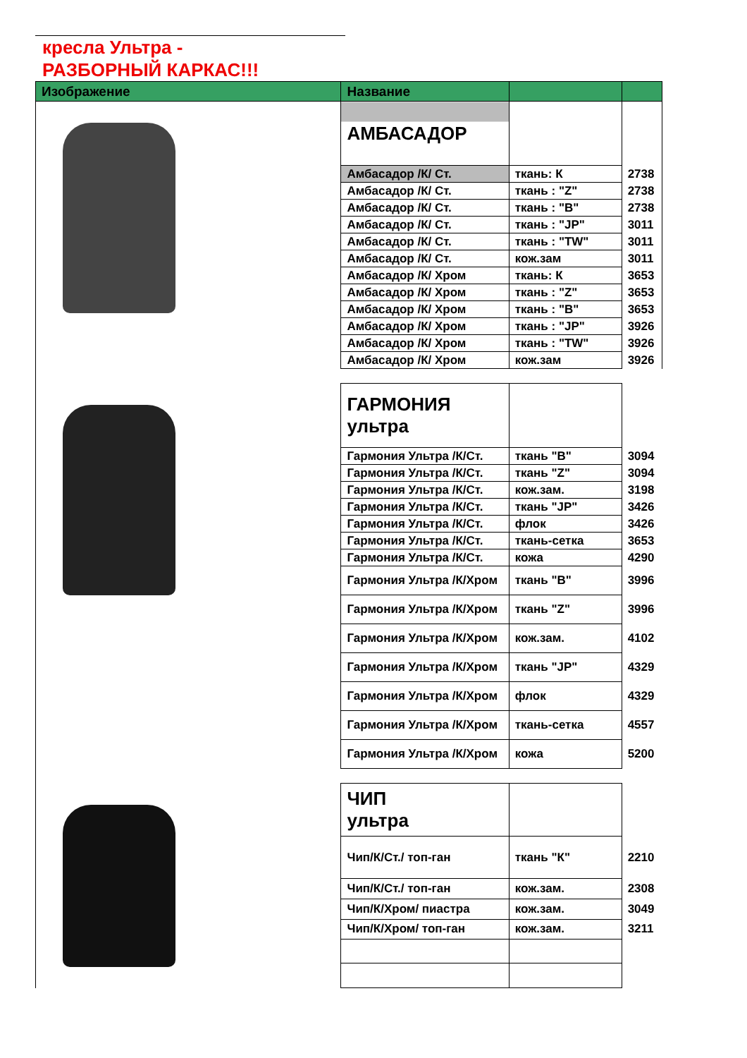кресла Ультра -
РАЗБОРНЫЙ КАРКАС!!!
| Изображение | Название | | |
| --- | --- | --- | --- |
| | АМБАСАДОР | | |
| | Амбасадор /К/ Ст. | ткань: К | 2738 |
| | Амбасадор /К/ Ст. | ткань : "Z" | 2738 |
| | Амбасадор /К/ Ст. | ткань : "B" | 2738 |
| | Амбасадор /К/ Ст. | ткань : "JP" | 3011 |
| | Амбасадор /К/ Ст. | ткань : "TW" | 3011 |
| | Амбасадор /К/ Ст. | кож.зам | 3011 |
| | Амбасадор /К/ Хром | ткань: К | 3653 |
| | Амбасадор /К/ Хром | ткань : "Z" | 3653 |
| | Амбасадор /К/ Хром | ткань : "B" | 3653 |
| | Амбасадор /К/ Хром | ткань : "JP" | 3926 |
| | Амбасадор /К/ Хром | ткань : "TW" | 3926 |
| | Амбасадор /К/ Хром | кож.зам | 3926 |
| | ГАРМОНИЯ ультра | | |
| | Гармония Ультра /К/Ст. | ткань "B" | 3094 |
| | Гармония Ультра /К/Ст. | ткань "Z" | 3094 |
| | Гармония Ультра /К/Ст. | кож.зам. | 3198 |
| | Гармония Ультра /К/Ст. | ткань "JP" | 3426 |
| | Гармония Ультра /К/Ст. | флок | 3426 |
| | Гармония Ультра /К/Ст. | ткань-сетка | 3653 |
| | Гармония Ультра /К/Ст. | кожа | 4290 |
| | Гармония Ультра /К/Хром | ткань "B" | 3996 |
| | Гармония Ультра /К/Хром | ткань "Z" | 3996 |
| | Гармония Ультра /К/Хром | кож.зам. | 4102 |
| | Гармония Ультра /К/Хром | ткань "JP" | 4329 |
| | Гармония Ультра /К/Хром | флок | 4329 |
| | Гармония Ультра /К/Хром | ткань-сетка | 4557 |
| | Гармония Ультра /К/Хром | кожа | 5200 |
| | ЧИП ультра | | |
| | Чип/К/Ст./ топ-ган | ткань "К" | 2210 |
| | Чип/К/Ст./ топ-ган | кож.зам. | 2308 |
| | Чип/К/Хром/ пиастра | кож.зам. | 3049 |
| | Чип/К/Хром/ топ-ган | кож.зам. | 3211 |